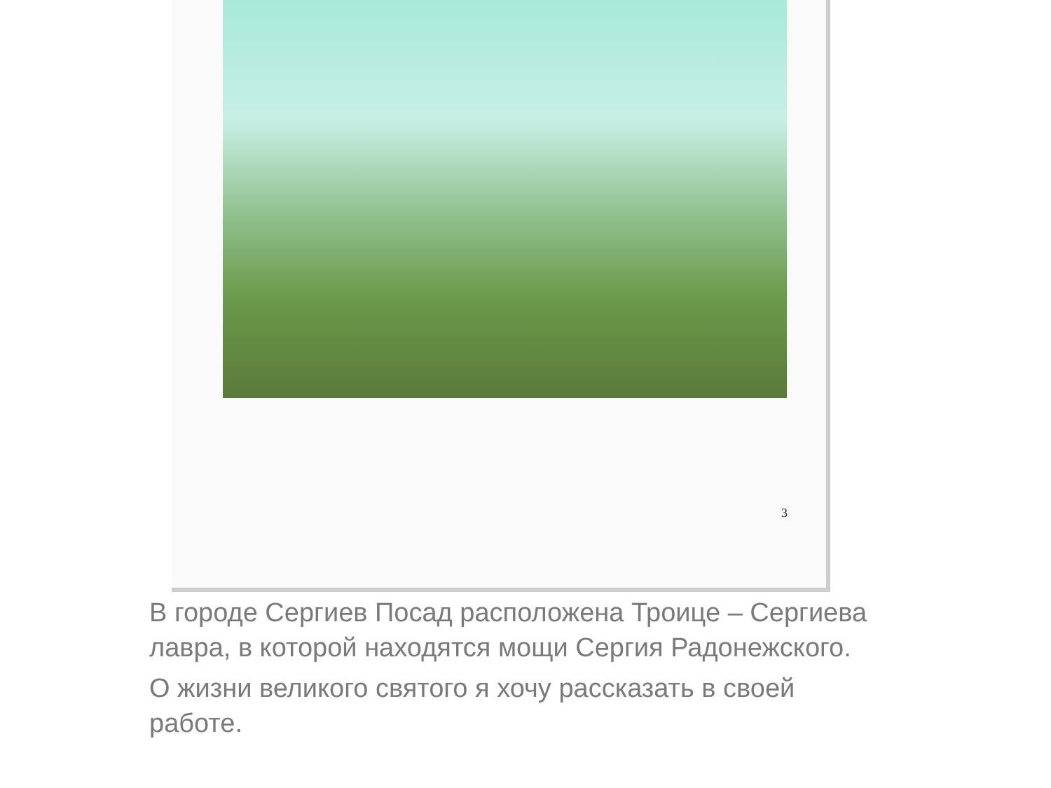3
В городе Сергиев Посад расположена Троице – Сергиева лавра, в которой находятся мощи Сергия Радонежского.
О жизни великого святого я хочу рассказать в своей работе.